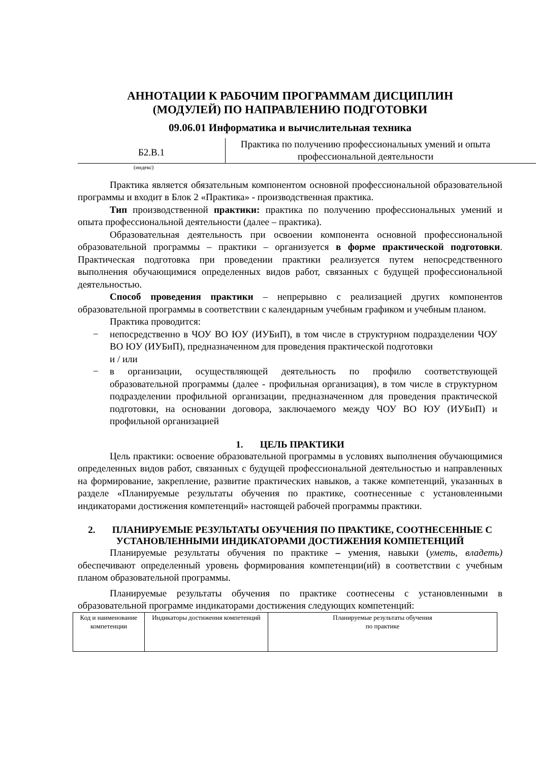АННОТАЦИИ К РАБОЧИМ ПРОГРАММАМ ДИСЦИПЛИН
(МОДУЛЕЙ) ПО НАПРАВЛЕНИЮ ПОДГОТОВКИ
09.06.01 Информатика и вычислительная техника
Б2.В.1
Практика по получению профессиональных умений и опыта профессиональной деятельности
(индекс)
Практика является обязательным компонентом основной профессиональной образовательной программы и входит в Блок 2 «Практика» - производственная практика.
Тип производственной практики: практика по получению профессиональных умений и опыта профессиональной деятельности (далее – практика).
Образовательная деятельность при освоении компонента основной профессиональной образовательной программы – практики – организуется в форме практической подготовки. Практическая подготовка при проведении практики реализуется путем непосредственного выполнения обучающимися определенных видов работ, связанных с будущей профессиональной деятельностью.
Способ проведения практики – непрерывно с реализацией других компонентов образовательной программы в соответствии с календарным учебным графиком и учебным планом.
Практика проводится:
− непосредственно в ЧОУ ВО ЮУ (ИУБиП), в том числе в структурном подразделении ЧОУ ВО ЮУ (ИУБиП), предназначенном для проведения практической подготовки
и / или
− в организации, осуществляющей деятельность по профилю соответствующей образовательной программы (далее - профильная организация), в том числе в структурном подразделении профильной организации, предназначенном для проведения практической подготовки, на основании договора, заключаемого между ЧОУ ВО ЮУ (ИУБиП) и профильной организацией
1. ЦЕЛЬ ПРАКТИКИ
Цель практики: освоение образовательной программы в условиях выполнения обучающимися определенных видов работ, связанных с будущей профессиональной деятельностью и направленных на формирование, закрепление, развитие практических навыков, а также компетенций, указанных в разделе «Планируемые результаты обучения по практике, соотнесенные с установленными индикаторами достижения компетенций» настоящей рабочей программы практики.
2. ПЛАНИРУЕМЫЕ РЕЗУЛЬТАТЫ ОБУЧЕНИЯ ПО ПРАКТИКЕ, СООТНЕСЕННЫЕ С УСТАНОВЛЕННЫМИ ИНДИКАТОРАМИ ДОСТИЖЕНИЯ КОМПЕТЕНЦИЙ
Планируемые результаты обучения по практике – умения, навыки (уметь, владеть) обеспечивают определенный уровень формирования компетенции(ий) в соответствии с учебным планом образовательной программы.
Планируемые результаты обучения по практике соотнесены с установленными в образовательной программе индикаторами достижения следующих компетенций:
| Код и наименование компетенции | Индикаторы достижения компетенций | Планируемые результаты обучения по практике |
| --- | --- | --- |